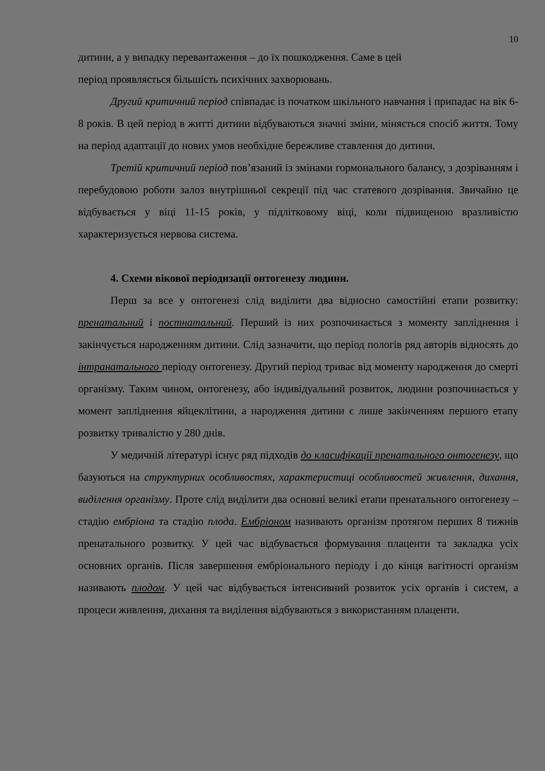10
дитини, а у випадку перевантаження – до їх пошкодження. Саме в цей
період проявляється більшість психічних захворювань.
Другий критичний період співпадає із початком шкільного навчання і припадає на вік 6-8 років. В цей період в житті дитини відбуваються значні зміни, міняється спосіб життя. Тому на період адаптації до нових умов необхідне бережливе ставлення до дитини.
Третій критичний період пов’язаний із змінами гормонального балансу, з дозріванням і перебудовою роботи залоз внутрішньої секреції під час статевого дозрівання. Звичайно це відбувається у віці 11-15 років, у підлітковому віці, коли підвищеною вразливістю характеризується нервова система.
4. Схеми вікової періодизації онтогенезу людини.
Перш за все у онтогенезі слід виділити два відносно самостійні етапи розвитку: пренатальний і постнатальний. Перший із них розпочинається з моменту запліднення і закінчується народженням дитини. Слід зазначити, що період пологів ряд авторів відносять до інтранатального періоду онтогенезу. Другий період триває від моменту народження до смерті організму. Таким чином, онтогенезу, або індивідуальний розвиток, людини розпочинається у момент запліднення яйцеклітини, а народження дитини є лише закінченням першого етапу розвитку тривалістю у 280 днів.
У медичній літературі існує ряд підходів до класифікації пренатального онтогенезу, що базуються на структурних особливостях, характеристиці особливостей живлення, дихання, виділення організму. Проте слід виділити два основні великі етапи пренатального онтогенезу – стадію ембріона та стадію плода. Ембріоном називають організм протягом перших 8 тижнів пренатального розвитку. У цей час відбувається формування плаценти та закладка усіх основних органів. Після завершення ембріонального періоду і до кінця вагітності організм називають плодом. У цей час відбувається інтенсивний розвиток усіх органів і систем, а процеси живлення, дихання та виділення відбуваються з використанням плаценти.